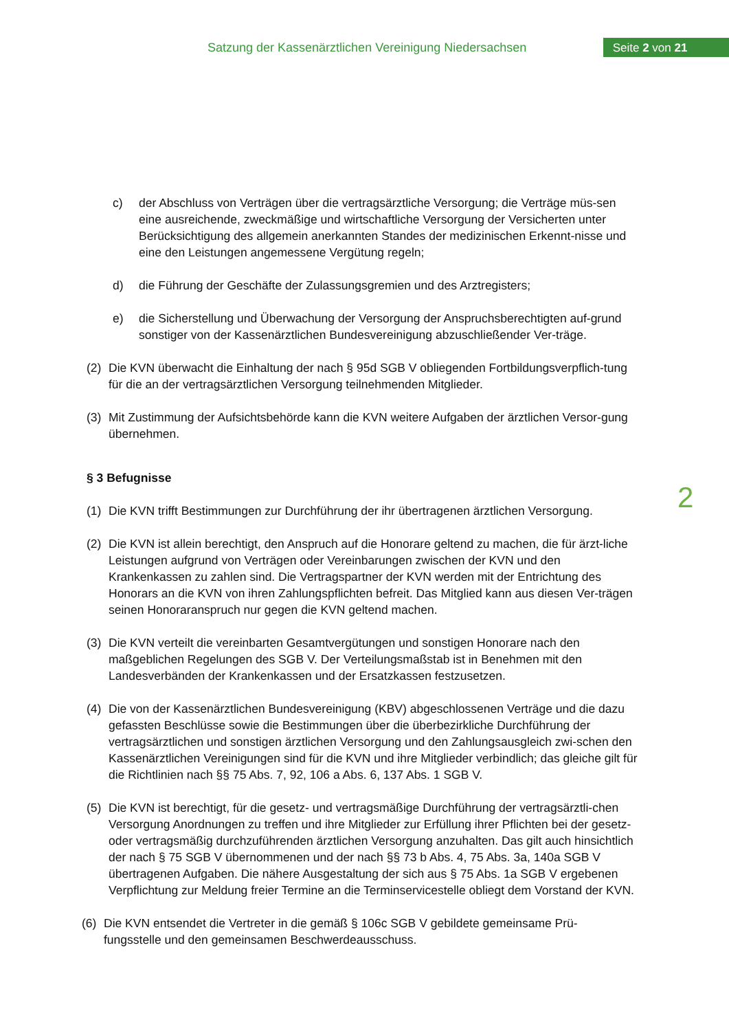Satzung der Kassenärztlichen Vereinigung Niedersachsen
Seite 2 von 21
c) der Abschluss von Verträgen über die vertragsärztliche Versorgung; die Verträge müs-sen eine ausreichende, zweckmäßige und wirtschaftliche Versorgung der Versicherten unter Berücksichtigung des allgemein anerkannten Standes der medizinischen Erkennt-nisse und eine den Leistungen angemessene Vergütung regeln;
d) die Führung der Geschäfte der Zulassungsgremien und des Arztregisters;
e) die Sicherstellung und Überwachung der Versorgung der Anspruchsberechtigten auf-grund sonstiger von der Kassenärztlichen Bundesvereinigung abzuschließender Ver-träge.
(2) Die KVN überwacht die Einhaltung der nach § 95d SGB V obliegenden Fortbildungsverpflich-tung für die an der vertragsärztlichen Versorgung teilnehmenden Mitglieder.
(3) Mit Zustimmung der Aufsichtsbehörde kann die KVN weitere Aufgaben der ärztlichen Versor-gung übernehmen.
§ 3 Befugnisse
(1) Die KVN trifft Bestimmungen zur Durchführung der ihr übertragenen ärztlichen Versorgung.
(2) Die KVN ist allein berechtigt, den Anspruch auf die Honorare geltend zu machen, die für ärzt-liche Leistungen aufgrund von Verträgen oder Vereinbarungen zwischen der KVN und den Krankenkassen zu zahlen sind. Die Vertragspartner der KVN werden mit der Entrichtung des Honorars an die KVN von ihren Zahlungspflichten befreit. Das Mitglied kann aus diesen Ver-trägen seinen Honoraranspruch nur gegen die KVN geltend machen.
(3) Die KVN verteilt die vereinbarten Gesamtvergütungen und sonstigen Honorare nach den maßgeblichen Regelungen des SGB V. Der Verteilungsmaßstab ist in Benehmen mit den Landesverbänden der Krankenkassen und der Ersatzkassen festzusetzen.
(4) Die von der Kassenärztlichen Bundesvereinigung (KBV) abgeschlossenen Verträge und die dazu gefassten Beschlüsse sowie die Bestimmungen über die überbezirkliche Durchführung der vertragsärztlichen und sonstigen ärztlichen Versorgung und den Zahlungsausgleich zwi-schen den Kassenärztlichen Vereinigungen sind für die KVN und ihre Mitglieder verbindlich; das gleiche gilt für die Richtlinien nach §§ 75 Abs. 7, 92, 106 a Abs. 6, 137 Abs. 1 SGB V.
(5) Die KVN ist berechtigt, für die gesetz- und vertragsmäßige Durchführung der vertragsärztli-chen Versorgung Anordnungen zu treffen und ihre Mitglieder zur Erfüllung ihrer Pflichten bei der gesetz- oder vertragsmäßig durchzuführenden ärztlichen Versorgung anzuhalten. Das gilt auch hinsichtlich der nach § 75 SGB V übernommenen und der nach §§ 73 b Abs. 4, 75 Abs. 3a, 140a SGB V übertragenen Aufgaben. Die nähere Ausgestaltung der sich aus § 75 Abs. 1a SGB V ergebenen Verpflichtung zur Meldung freier Termine an die Terminservicestelle obliegt dem Vorstand der KVN.
(6) Die KVN entsendet die Vertreter in die gemäß § 106c SGB V gebildete gemeinsame Prü-fungsstelle und den gemeinsamen Beschwerdeausschuss.
2